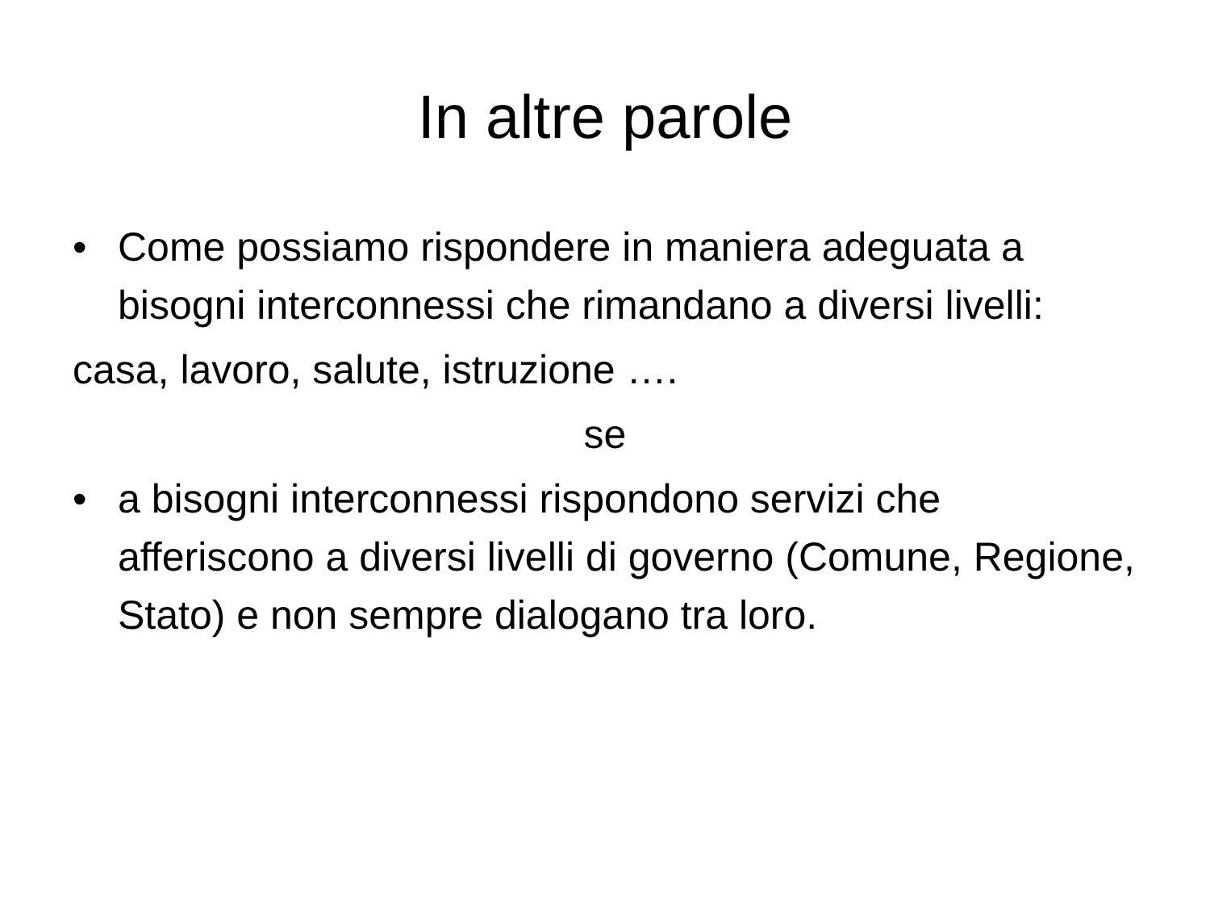In altre parole
• Come possiamo rispondere in maniera adeguata a bisogni interconnessi che rimandano a diversi livelli:
casa, lavoro, salute, istruzione ….
se
• a bisogni interconnessi rispondono servizi che afferiscono a diversi livelli di governo (Comune, Regione, Stato) e non sempre dialogano tra loro.